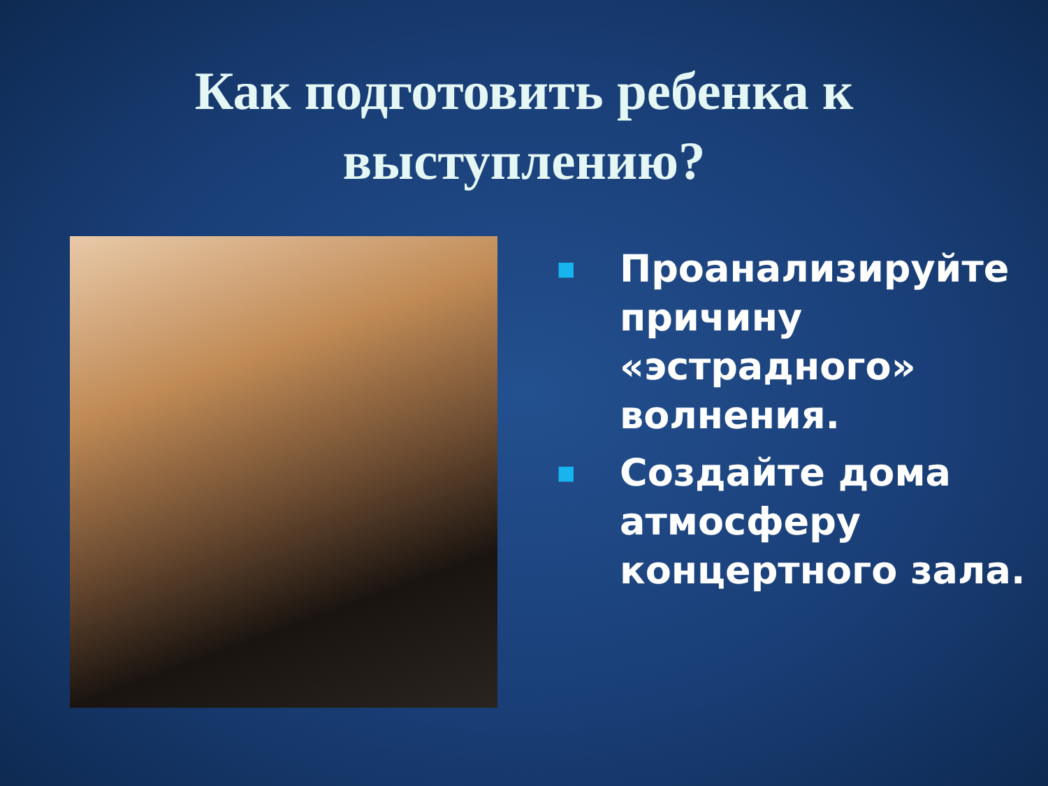Как подготовить ребенка к
выступлению?
■ Проанализируйте причину «эстрадного» волнения.
■ Создайте дома атмосферу концертного зала.